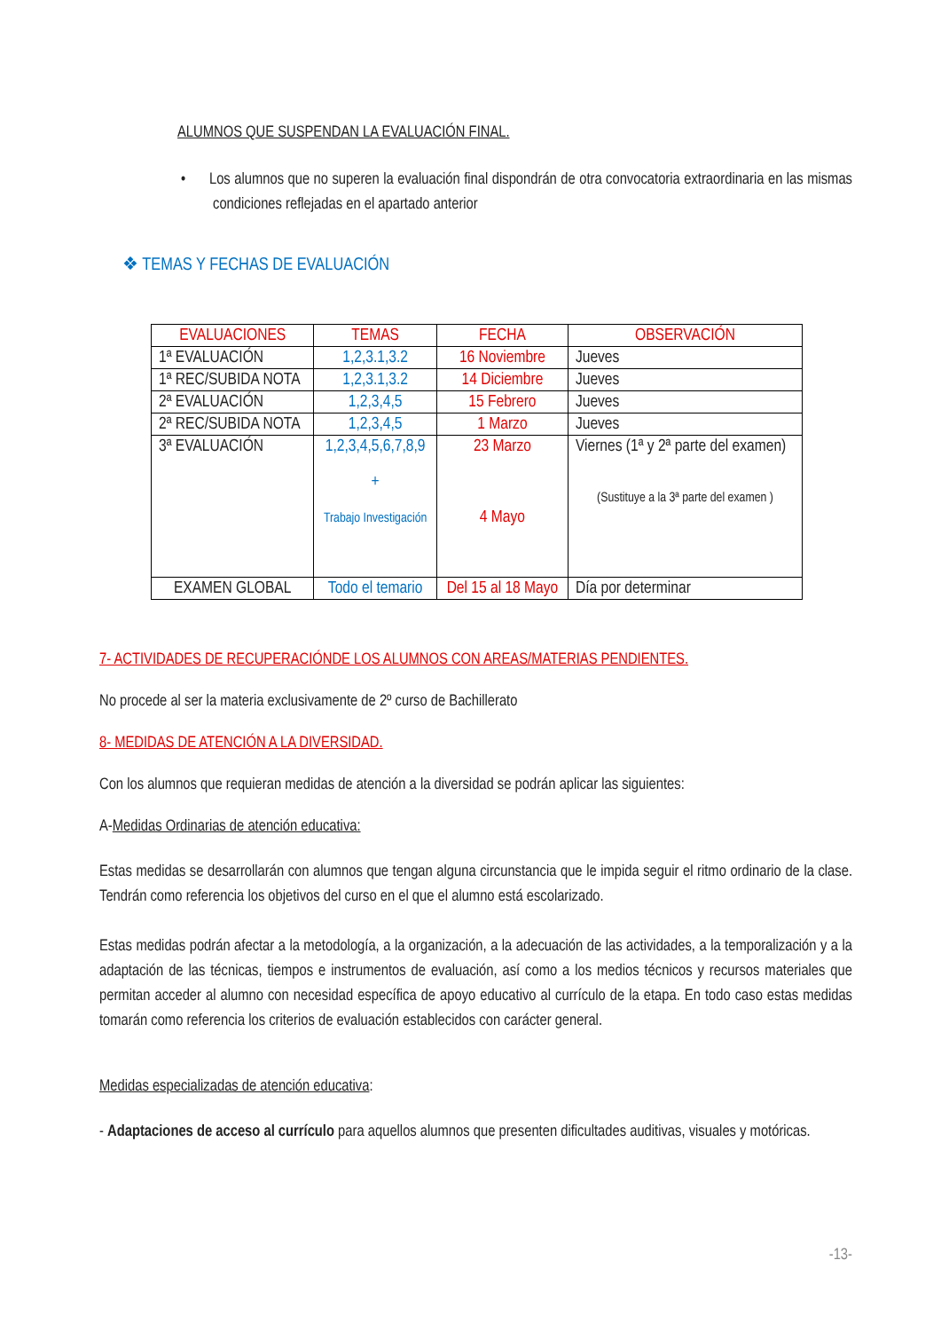ALUMNOS QUE SUSPENDAN LA EVALUACIÓN FINAL.
• Los alumnos que no superen la evaluación final dispondrán de otra convocatoria extraordinaria en las mismas condiciones reflejadas en el apartado anterior
❖ TEMAS Y FECHAS DE EVALUACIÓN
| EVALUACIONES | TEMAS | FECHA | OBSERVACIÓN |
| --- | --- | --- | --- |
| 1ª EVALUACIÓN | 1,2,3.1,3.2 | 16 Noviembre | Jueves |
| 1ª REC/SUBIDA NOTA | 1,2,3.1,3.2 | 14 Diciembre | Jueves |
| 2ª EVALUACIÓN | 1,2,3,4,5 | 15 Febrero | Jueves |
| 2ª REC/SUBIDA NOTA | 1,2,3,4,5 | 1 Marzo | Jueves |
| 3ª EVALUACIÓN | 1,2,3,4,5,6,7,8,9 + Trabajo Investigación | 23 Marzo 4 Mayo | Viernes (1ª y 2ª parte del examen) (Sustituye a la 3ª parte del examen ) |
| EXAMEN GLOBAL | Todo el temario | Del 15 al 18 Mayo | Día por determinar |
7- ACTIVIDADES DE RECUPERACIÓNDE LOS ALUMNOS CON AREAS/MATERIAS PENDIENTES.
No procede al ser la materia exclusivamente de 2º curso de Bachillerato
8- MEDIDAS DE ATENCIÓN A LA DIVERSIDAD.
Con los alumnos que requieran medidas de atención a la diversidad se podrán aplicar las siguientes:
A-Medidas Ordinarias de atención educativa:
Estas medidas se desarrollarán con alumnos que tengan alguna circunstancia que le impida seguir el ritmo ordinario de la clase. Tendrán como referencia los objetivos del curso en el que el alumno está escolarizado.
Estas medidas podrán afectar a la metodología, a la organización, a la adecuación de las actividades, a la temporalización y a la adaptación de las técnicas, tiempos e instrumentos de evaluación, así como a los medios técnicos y recursos materiales que permitan acceder al alumno con necesidad específica de apoyo educativo al currículo de la etapa. En todo caso estas medidas tomarán como referencia los criterios de evaluación establecidos con carácter general.
Medidas especializadas de atención educativa:
- Adaptaciones de acceso al currículo para aquellos alumnos que presenten dificultades auditivas, visuales y motóricas.
-13-